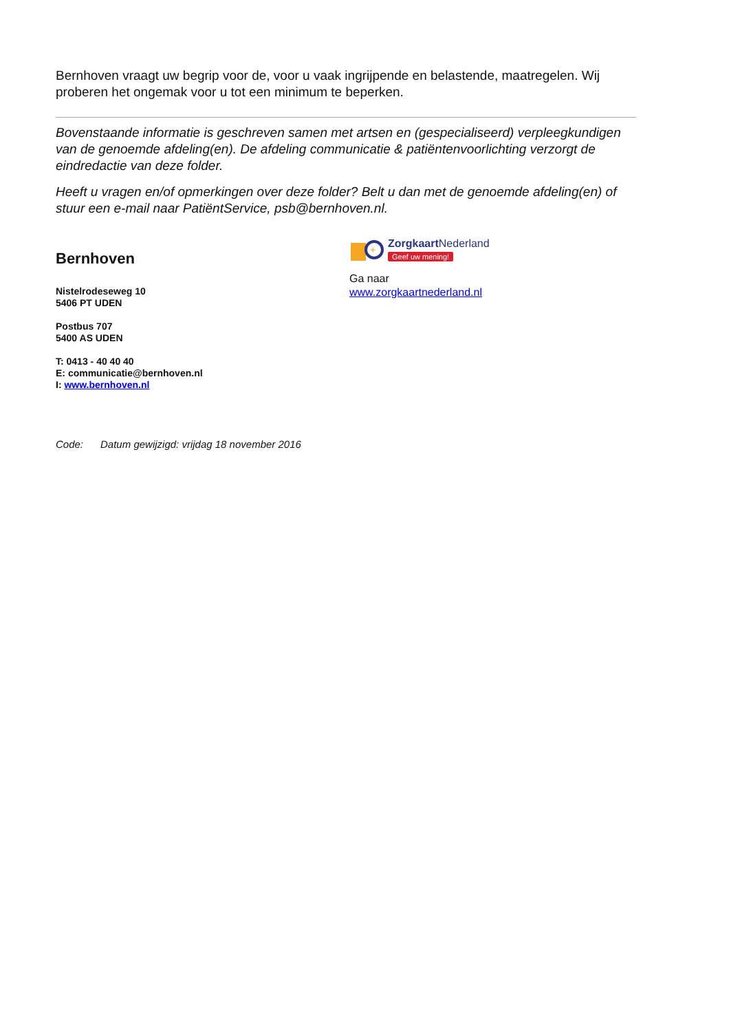Bernhoven vraagt uw begrip voor de, voor u vaak ingrijpende en belastende, maatregelen. Wij proberen het ongemak voor u tot een minimum te beperken.
Bovenstaande informatie is geschreven samen met artsen en (gespecialiseerd) verpleegkundigen van de genoemde afdeling(en). De afdeling communicatie & patiëntenvoorlichting verzorgt de eindredactie van deze folder.
Heeft u vragen en/of opmerkingen over deze folder? Belt u dan met de genoemde afdeling(en) of stuur een e-mail naar PatiëntService, psb@bernhoven.nl.
Bernhoven
Nistelrodeseweg 10
5406 PT UDEN
Postbus 707
5400 AS UDEN
T: 0413 - 40 40 40
E: communicatie@bernhoven.nl
I: www.bernhoven.nl
+
ZorgkaartNederland
Geef uw mening!
Ga naar
www.zorgkaartnederland.nl
Code: Datum gewijzigd: vrijdag 18 november 2016